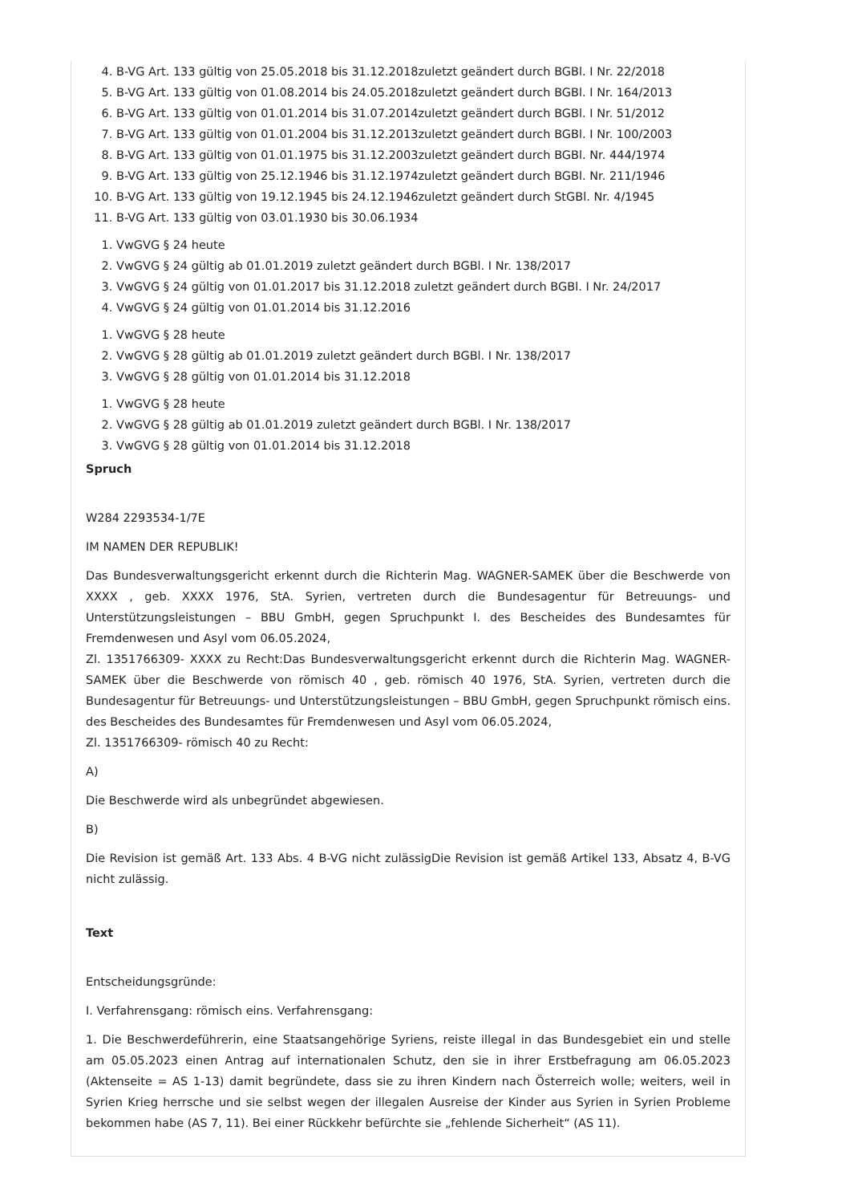4. B-VG Art. 133 gültig von 25.05.2018 bis 31.12.2018zuletzt geändert durch BGBl. I Nr. 22/2018
5. B-VG Art. 133 gültig von 01.08.2014 bis 24.05.2018zuletzt geändert durch BGBl. I Nr. 164/2013
6. B-VG Art. 133 gültig von 01.01.2014 bis 31.07.2014zuletzt geändert durch BGBl. I Nr. 51/2012
7. B-VG Art. 133 gültig von 01.01.2004 bis 31.12.2013zuletzt geändert durch BGBl. I Nr. 100/2003
8. B-VG Art. 133 gültig von 01.01.1975 bis 31.12.2003zuletzt geändert durch BGBl. Nr. 444/1974
9. B-VG Art. 133 gültig von 25.12.1946 bis 31.12.1974zuletzt geändert durch BGBl. Nr. 211/1946
10. B-VG Art. 133 gültig von 19.12.1945 bis 24.12.1946zuletzt geändert durch StGBl. Nr. 4/1945
11. B-VG Art. 133 gültig von 03.01.1930 bis 30.06.1934
1. VwGVG § 24 heute
2. VwGVG § 24 gültig ab 01.01.2019 zuletzt geändert durch BGBl. I Nr. 138/2017
3. VwGVG § 24 gültig von 01.01.2017 bis 31.12.2018 zuletzt geändert durch BGBl. I Nr. 24/2017
4. VwGVG § 24 gültig von 01.01.2014 bis 31.12.2016
1. VwGVG § 28 heute
2. VwGVG § 28 gültig ab 01.01.2019 zuletzt geändert durch BGBl. I Nr. 138/2017
3. VwGVG § 28 gültig von 01.01.2014 bis 31.12.2018
1. VwGVG § 28 heute
2. VwGVG § 28 gültig ab 01.01.2019 zuletzt geändert durch BGBl. I Nr. 138/2017
3. VwGVG § 28 gültig von 01.01.2014 bis 31.12.2018
Spruch
W284 2293534-1/7E
IM NAMEN DER REPUBLIK!
Das Bundesverwaltungsgericht erkennt durch die Richterin Mag. WAGNER-SAMEK über die Beschwerde von XXXX , geb. XXXX 1976, StA. Syrien, vertreten durch die Bundesagentur für Betreuungs- und Unterstützungsleistungen – BBU GmbH, gegen Spruchpunkt I. des Bescheides des Bundesamtes für Fremdenwesen und Asyl vom 06.05.2024,
Zl. 1351766309- XXXX zu Recht:Das Bundesverwaltungsgericht erkennt durch die Richterin Mag. WAGNER-SAMEK über die Beschwerde von römisch 40 , geb. römisch 40 1976, StA. Syrien, vertreten durch die Bundesagentur für Betreuungs- und Unterstützungsleistungen – BBU GmbH, gegen Spruchpunkt römisch eins. des Bescheides des Bundesamtes für Fremdenwesen und Asyl vom 06.05.2024,
Zl. 1351766309- römisch 40 zu Recht:
A)
Die Beschwerde wird als unbegründet abgewiesen.
B)
Die Revision ist gemäß Art. 133 Abs. 4 B-VG nicht zulässigDie Revision ist gemäß Artikel 133, Absatz 4, B-VG nicht zulässig.
Text
Entscheidungsgründe:
I. Verfahrensgang: römisch eins. Verfahrensgang:
1. Die Beschwerdeführerin, eine Staatsangehörige Syriens, reiste illegal in das Bundesgebiet ein und stelle am 05.05.2023 einen Antrag auf internationalen Schutz, den sie in ihrer Erstbefragung am 06.05.2023 (Aktenseite = AS 1-13) damit begründete, dass sie zu ihren Kindern nach Österreich wolle; weiters, weil in Syrien Krieg herrsche und sie selbst wegen der illegalen Ausreise der Kinder aus Syrien in Syrien Probleme bekommen habe (AS 7, 11). Bei einer Rückkehr befürchte sie „fehlende Sicherheit“ (AS 11).